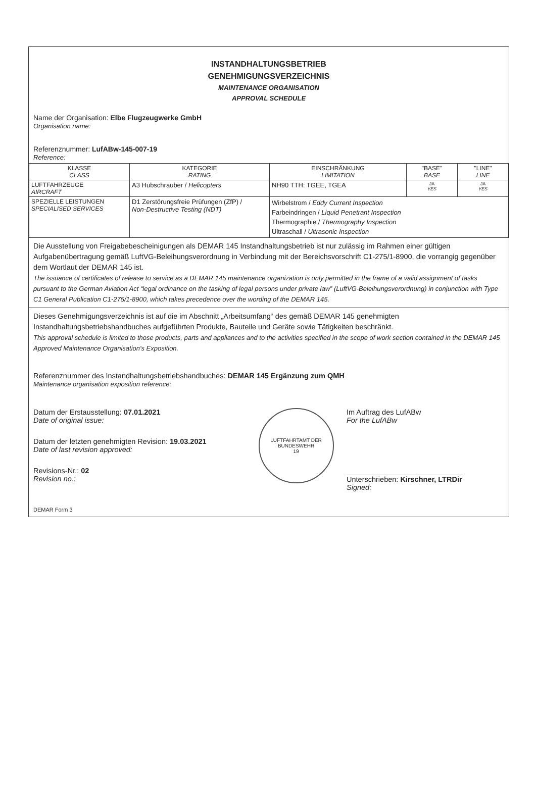INSTANDHALTUNGSBETRIEB
GENEHMIGUNGSVERZEICHNIS
MAINTENANCE ORGANISATION
APPROVAL SCHEDULE
Name der Organisation: Elbe Flugzeugwerke GmbH
Organisation name:
Referenznummer: LufABw-145-007-19
Reference:
| KLASSE CLASS | KATEGORIE RATING | EINSCHRÄNKUNG LIMITATION | "BASE" BASE | "LINE" LINE |
| --- | --- | --- | --- | --- |
| LUFTFAHRZEUGE AIRCRAFT | A3 Hubschrauber / Helicopters | NH90 TTH: TGEE, TGEA | JA YES | JA YES |
| SPEZIELLE LEISTUNGEN SPECIALISED SERVICES | D1 Zerstörungsfreie Prüfungen (ZfP) / Non-Destructive Testing (NDT) | Wirbelstrom / Eddy Current Inspection Farbeindringen / Liquid Penetrant Inspection Thermographie / Thermography Inspection Ultraschall / Ultrasonic Inspection | | |
Die Ausstellung von Freigabebescheinigungen als DEMAR 145 Instandhaltungsbetrieb ist nur zulässig im Rahmen einer gültigen Aufgabenübertragung gemäß LuftVG-Beleihungsverordnung in Verbindung mit der Bereichsvorschrift C1-275/1-8900, die vorrangig gegenüber dem Wortlaut der DEMAR 145 ist.
The issuance of certificates of release to service as a DEMAR 145 maintenance organization is only permitted in the frame of a valid assignment of tasks pursuant to the German Aviation Act “legal ordinance on the tasking of legal persons under private law” (LuftVG-Beleihungsverordnung) in conjunction with Type C1 General Publication C1-275/1-8900, which takes precedence over the wording of the DEMAR 145.
Dieses Genehmigungsverzeichnis ist auf die im Abschnitt „Arbeitsumfang“ des gemäß DEMAR 145 genehmigten Instandhaltungsbetriebshandbuches aufgeführten Produkte, Bauteile und Geräte sowie Tätigkeiten beschränkt.
This approval schedule is limited to those products, parts and appliances and to the activities specified in the scope of work section contained in the DEMAR 145 Approved Maintenance Organisation's Exposition.
Referenznummer des Instandhaltungsbetriebshandbuches: DEMAR 145 Ergänzung zum QMH
Maintenance organisation exposition reference:
Datum der Erstausstellung: 07.01.2021
Date of original issue:
Datum der letzten genehmigten Revision: 19.03.2021
Date of last revision approved:
Revisions-Nr.: 02
Revision no.:
LUFTFAHRTAMT DER BUNDESWEHR
19
Im Auftrag des LufABw
For the LufABw
Unterschrieben: Kirschner, LTRDir
Signed:
DEMAR Form 3